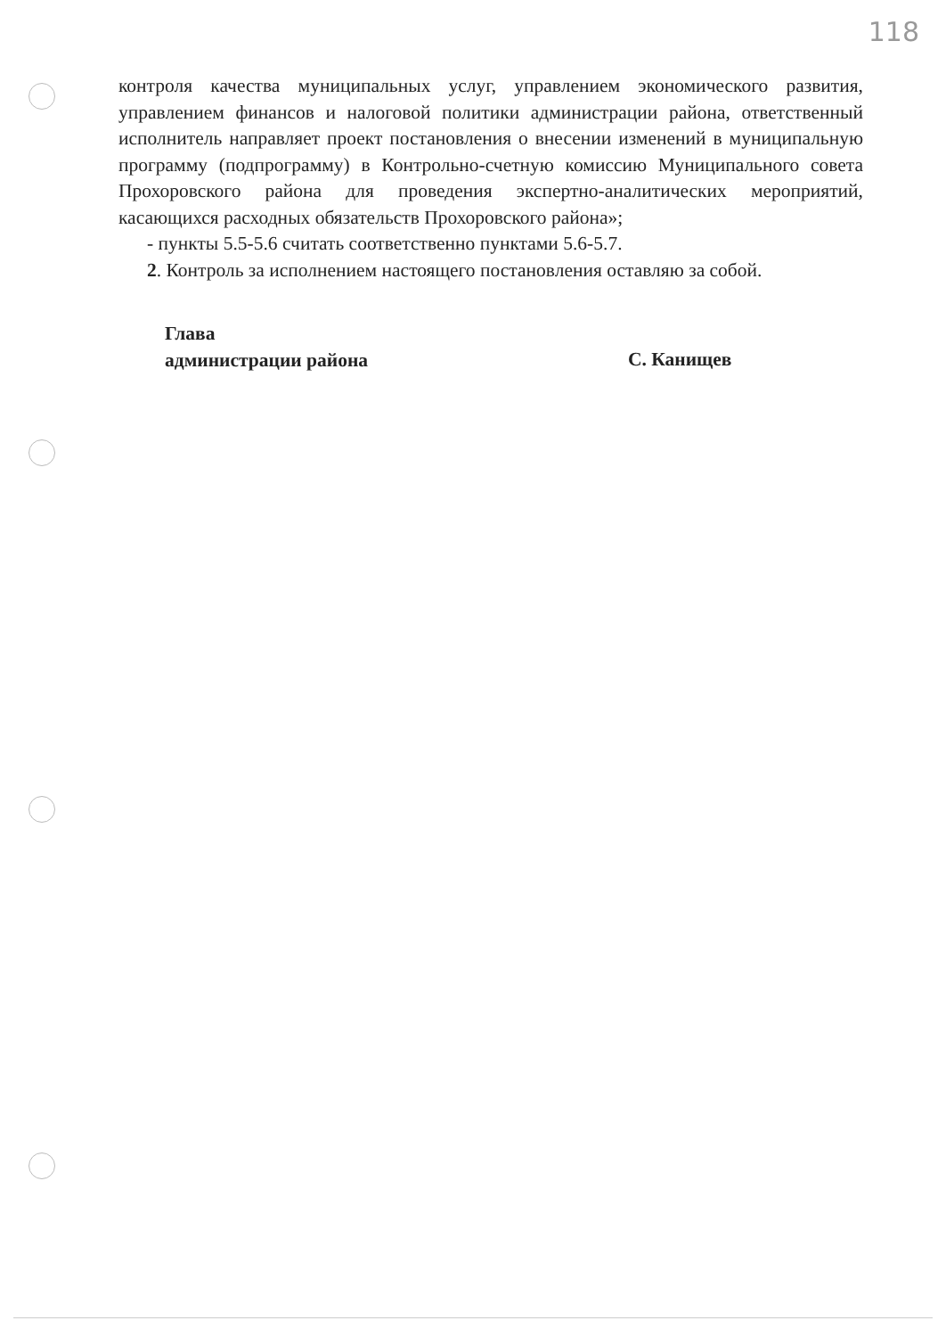118
контроля качества муниципальных услуг, управлением экономического развития, управлением финансов и налоговой политики администрации района, ответственный исполнитель направляет проект постановления о внесении изменений в муниципальную программу (подпрограмму) в Контрольно-счетную комиссию Муниципального совета Прохоровского района для проведения экспертно-аналитических мероприятий, касающихся расходных обязательств Прохоровского района»;
- пункты 5.5-5.6 считать соответственно пунктами 5.6-5.7.
2. Контроль за исполнением настоящего постановления оставляю за собой.
Глава
администрации района
С. Канищев